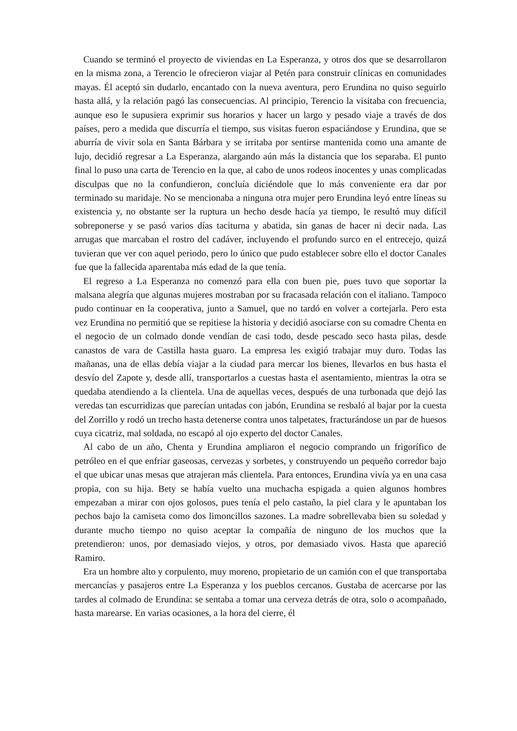Cuando se terminó el proyecto de viviendas en La Esperanza, y otros dos que se desarrollaron en la misma zona, a Terencio le ofrecieron viajar al Petén para construir clínicas en comunidades mayas. Él aceptó sin dudarlo, encantado con la nueva aventura, pero Erundina no quiso seguirlo hasta allá, y la relación pagó las consecuencias. Al principio, Terencio la visitaba con frecuencia, aunque eso le supusiera exprimir sus horarios y hacer un largo y pesado viaje a través de dos países, pero a medida que discurría el tiempo, sus visitas fueron espaciándose y Erundina, que se aburría de vivir sola en Santa Bárbara y se irritaba por sentirse mantenida como una amante de lujo, decidió regresar a La Esperanza, alargando aún más la distancia que los separaba. El punto final lo puso una carta de Terencio en la que, al cabo de unos rodeos inocentes y unas complicadas disculpas que no la confundieron, concluía diciéndole que lo más conveniente era dar por terminado su maridaje. No se mencionaba a ninguna otra mujer pero Erundina leyó entre líneas su existencia y, no obstante ser la ruptura un hecho desde hacía ya tiempo, le resultó muy difícil sobreponerse y se pasó varios días taciturna y abatida, sin ganas de hacer ni decir nada. Las arrugas que marcaban el rostro del cadáver, incluyendo el profundo surco en el entrecejo, quizá tuvieran que ver con aquel periodo, pero lo único que pudo establecer sobre ello el doctor Canales fue que la fallecida aparentaba más edad de la que tenía.
El regreso a La Esperanza no comenzó para ella con buen pie, pues tuvo que soportar la malsana alegría que algunas mujeres mostraban por su fracasada relación con el italiano. Tampoco pudo continuar en la cooperativa, junto a Samuel, que no tardó en volver a cortejarla. Pero esta vez Erundina no permitió que se repitiese la historia y decidió asociarse con su comadre Chenta en el negocio de un colmado donde vendían de casi todo, desde pescado seco hasta pilas, desde canastos de vara de Castilla hasta guaro. La empresa les exigió trabajar muy duro. Todas las mañanas, una de ellas debía viajar a la ciudad para mercar los bienes, llevarlos en bus hasta el desvío del Zapote y, desde allí, transportarlos a cuestas hasta el asentamiento, mientras la otra se quedaba atendiendo a la clientela. Una de aquellas veces, después de una turbonada que dejó las veredas tan escurridizas que parecían untadas con jabón, Erundina se resbaló al bajar por la cuesta del Zorrillo y rodó un trecho hasta detenerse contra unos talpetates, fracturándose un par de huesos cuya cicatriz, mal soldada, no escapó al ojo experto del doctor Canales.
Al cabo de un año, Chenta y Erundina ampliaron el negocio comprando un frigorífico de petróleo en el que enfriar gaseosas, cervezas y sorbetes, y construyendo un pequeño corredor bajo el que ubicar unas mesas que atrajeran más clientela. Para entonces, Erundina vivía ya en una casa propia, con su hija. Bety se había vuelto una muchacha espigada a quien algunos hombres empezaban a mirar con ojos golosos, pues tenía el pelo castaño, la piel clara y le apuntaban los pechos bajo la camiseta como dos limoncillos sazones. La madre sobrellevaba bien su soledad y durante mucho tiempo no quiso aceptar la compañía de ninguno de los muchos que la pretendieron: unos, por demasiado viejos, y otros, por demasiado vivos. Hasta que apareció Ramiro.
Era un hombre alto y corpulento, muy moreno, propietario de un camión con el que transportaba mercancías y pasajeros entre La Esperanza y los pueblos cercanos. Gustaba de acercarse por las tardes al colmado de Erundina: se sentaba a tomar una cerveza detrás de otra, solo o acompañado, hasta marearse. En varias ocasiones, a la hora del cierre, él